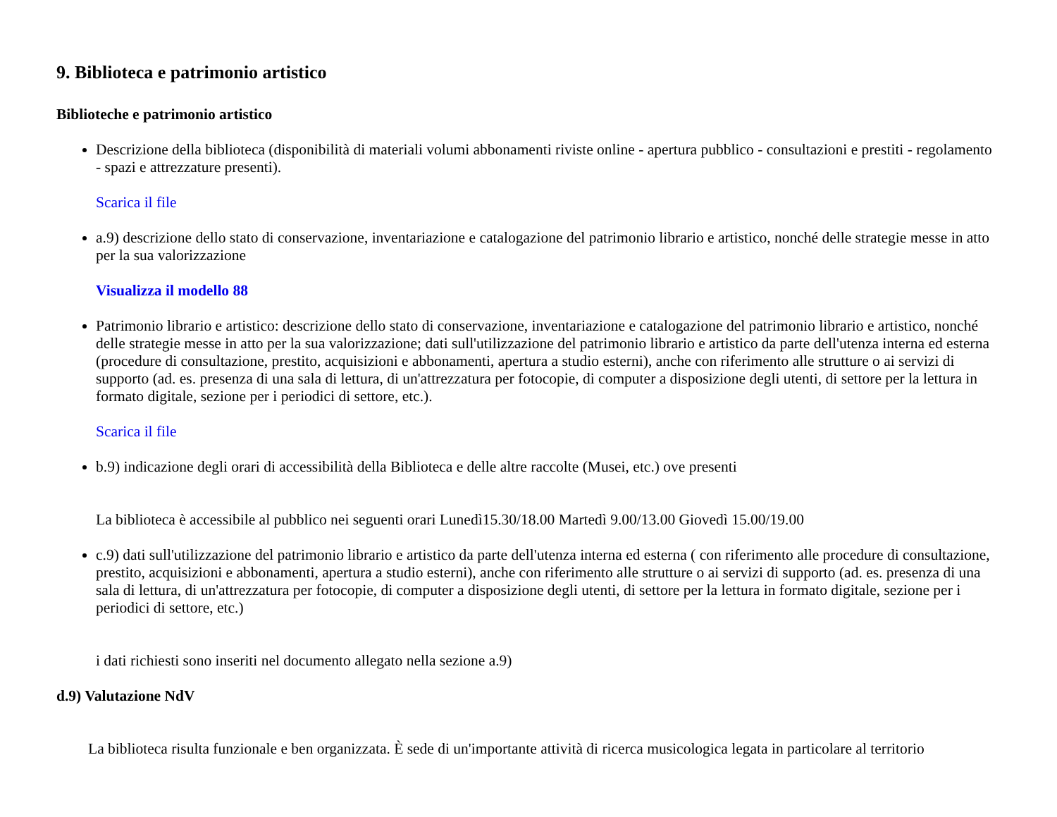9. Biblioteca e patrimonio artistico
Biblioteche e patrimonio artistico
Descrizione della biblioteca (disponibilità di materiali volumi abbonamenti riviste online - apertura pubblico - consultazioni e prestiti - regolamento - spazi e attrezzature presenti).
Scarica il file
a.9) descrizione dello stato di conservazione, inventariazione e catalogazione del patrimonio librario e artistico, nonché delle strategie messe in atto per la sua valorizzazione
Visualizza il modello 88
Patrimonio librario e artistico: descrizione dello stato di conservazione, inventariazione e catalogazione del patrimonio librario e artistico, nonché delle strategie messe in atto per la sua valorizzazione; dati sull'utilizzazione del patrimonio librario e artistico da parte dell'utenza interna ed esterna (procedure di consultazione, prestito, acquisizioni e abbonamenti, apertura a studio esterni), anche con riferimento alle strutture o ai servizi di supporto (ad. es. presenza di una sala di lettura, di un'attrezzatura per fotocopie, di computer a disposizione degli utenti, di settore per la lettura in formato digitale, sezione per i periodici di settore, etc.).
Scarica il file
b.9) indicazione degli orari di accessibilità della Biblioteca e delle altre raccolte (Musei, etc.) ove presenti
La biblioteca è accessibile al pubblico nei seguenti orari Lunedì15.30/18.00 Martedì 9.00/13.00 Giovedì 15.00/19.00
c.9) dati sull'utilizzazione del patrimonio librario e artistico da parte dell'utenza interna ed esterna ( con riferimento alle procedure di consultazione, prestito, acquisizioni e abbonamenti, apertura a studio esterni), anche con riferimento alle strutture o ai servizi di supporto (ad. es. presenza di una sala di lettura, di un'attrezzatura per fotocopie, di computer a disposizione degli utenti, di settore per la lettura in formato digitale, sezione per i periodici di settore, etc.)
i dati richiesti sono inseriti nel documento allegato nella sezione a.9)
d.9) Valutazione NdV
La biblioteca risulta funzionale e ben organizzata. È sede di un'importante attività di ricerca musicologica legata in particolare al territorio